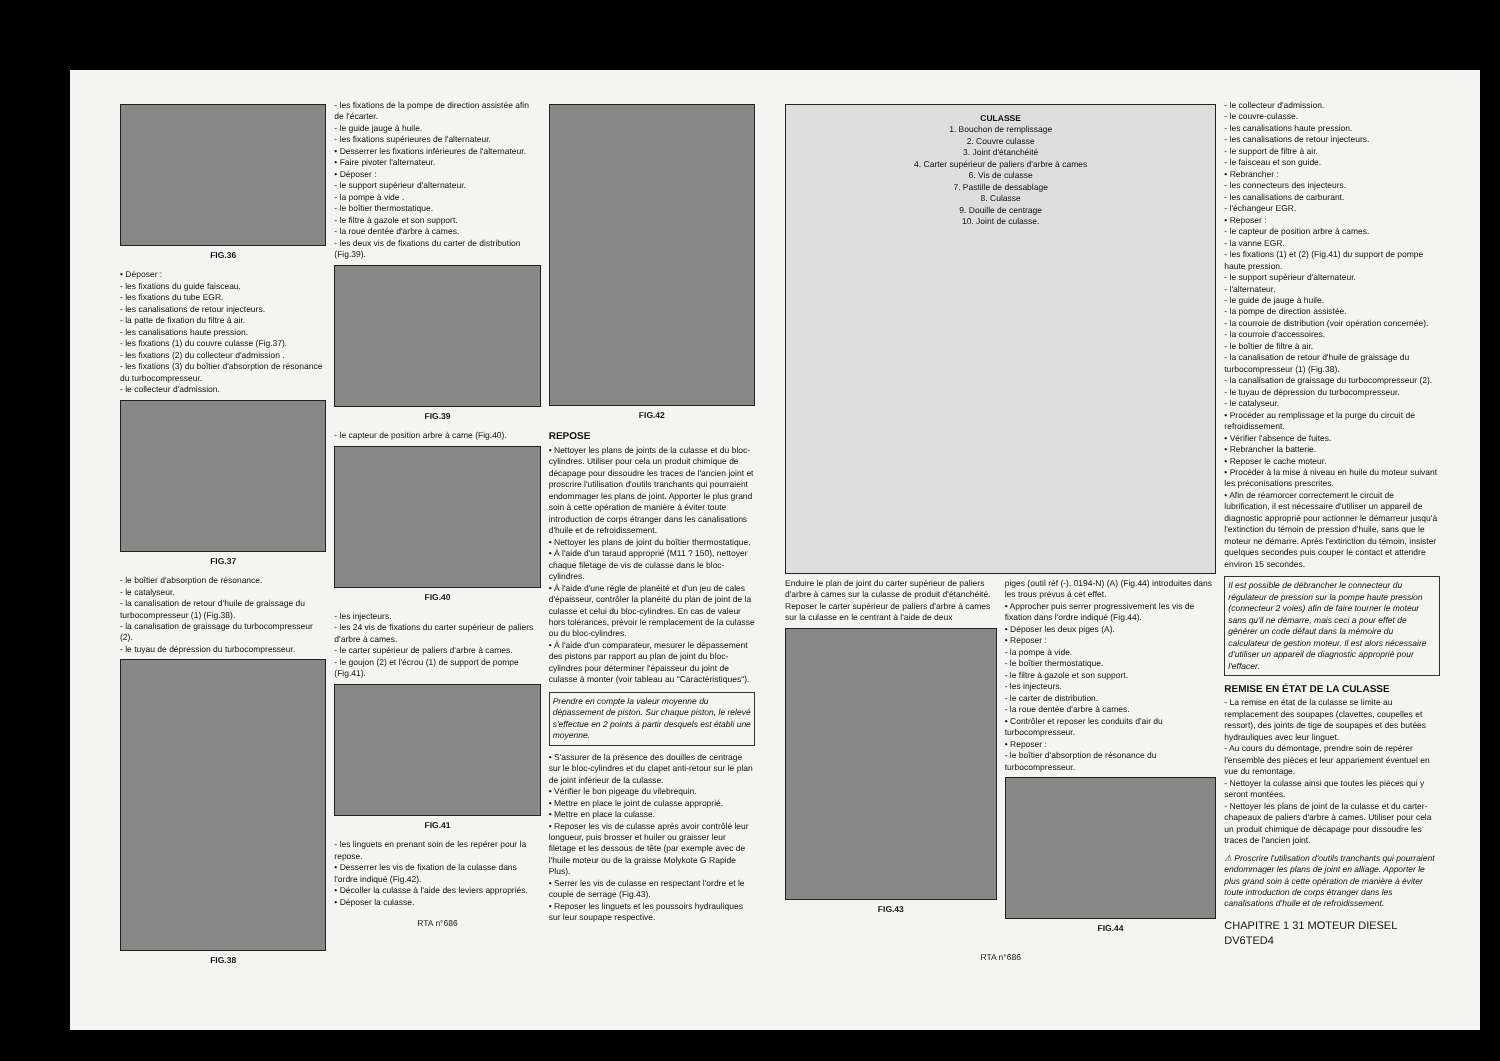FIG.36
• Déposer :
- les fixations du guide faisceau.
- les fixations du tube EGR.
- les canalisations de retour injecteurs.
- la patte de fixation du filtre à air.
- les canalisations haute pression.
- les fixations (1) du couvre culasse (Fig.37).
- les fixations (2) du collecteur d'admission .
- les fixations (3) du boîtier d'absorption de résonance du turbocompresseur.
- le collecteur d'admission.
FIG.37
- le boîtier d'absorption de résonance.
- le catalyseur.
- la canalisation de retour d'huile de graissage du turbocompresseur (1) (Fig.38).
- la canalisation de graissage du turbocompresseur (2).
- le tuyau de dépression du turbocompresseur.
FIG.38
- les fixations de la pompe de direction assistée afin de l'écarter.
- le guide jauge à huile.
- les fixations supérieures de l'alternateur.
• Desserrer les fixations inférieures de l'alternateur.
• Faire pivoter l'alternateur.
• Déposer :
- le support supérieur d'alternateur.
- la pompe à vide .
- le boîtier thermostatique.
- le filtre à gazole et son support.
- la roue dentée d'arbre à cames.
- les deux vis de fixations du carter de distribution (Fig.39).
FIG.39
- le capteur de position arbre à came (Fig.40).
FIG.40
- les injecteurs.
- les 24 vis de fixations du carter supérieur de paliers d'arbre à cames.
- le carter supérieur de paliers d'arbre à cames.
- le goujon (2) et l'écrou (1) de support de pompe (Fig.41).
FIG.41
- les linguets en prenant soin de les repérer pour la repose.
• Desserrer les vis de fixation de la culasse dans l'ordre indiqué (Fig.42).
• Décoller la culasse à l'aide des leviers appropriés.
• Déposer la culasse.
RTA n°686
FIG.42
REPOSE
• Nettoyer les plans de joints de la culasse et du bloc-cylindres. Utiliser pour cela un produit chimique de décapage pour dissoudre les traces de l'ancien joint et proscrire l'utilisation d'outils tranchants qui pourraient endommager les plans de joint. Apporter le plus grand soin à cette opération de manière à éviter toute introduction de corps étranger dans les canalisations d'huile et de refroidissement.
• Nettoyer les plans de joint du boîtier thermostatique.
• À l'aide d'un taraud approprié (M11 ? 150), nettoyer chaque filetage de vis de culasse dans le bloc-cylindres.
• À l'aide d'une règle de planéité et d'un jeu de cales d'épaisseur, contrôler la planéité du plan de joint de la culasse et celui du bloc-cylindres. En cas de valeur hors tolérances, prévoir le remplacement de la culasse ou du bloc-cylindres.
• À l'aide d'un comparateur, mesurer le dépassement des pistons par rapport au plan de joint du bloc-cylindres pour déterminer l'épaisseur du joint de culasse à monter (voir tableau au "Caractéristiques").
Prendre en compte la valeur moyenne du dépassement de piston. Sur chaque piston, le relevé s'effectue en 2 points à partir desquels est établi une moyenne.
• S'assurer de la présence des douilles de centrage sur le bloc-cylindres et du clapet anti-retour sur le plan de joint inférieur de la culasse.
• Vérifier le bon pigeage du vilebrequin.
• Mettre en place le joint de culasse approprié.
• Mettre en place la culasse.
• Reposer les vis de culasse après avoir contrôlé leur longueur, puis brosser et huiler ou graisser leur filetage et les dessous de tête (par exemple avec de l'huile moteur ou de la graisse Molykote G Rapide Plus).
• Serrer les vis de culasse en respectant l'ordre et le couple de serrage (Fig.43).
• Reposer les linguets et les poussoirs hydrauliques sur leur soupape respective.
CULASSE
1. Bouchon de remplissage
2. Couvre culasse
3. Joint d'étanchéité
4. Carter supérieur de paliers d'arbre à cames
6. Vis de culasse
7. Pastille de dessablage
8. Culasse
9. Douille de centrage
10. Joint de culasse.
Enduire le plan de joint du carter supérieur de paliers d'arbre à cames sur la culasse de produit d'étanchéité.
Reposer le carter supérieur de paliers d'arbre à cames sur la culasse en le centrant à l'aide de deux
FIG.43
piges (outil réf (-). 0194-N) (A) (Fig.44) introduites dans les trous prévus à cet effet.
• Approcher puis serrer progressivement les vis de fixation dans l'ordre indiqué (Fig.44).
• Déposer les deux piges (A).
• Reposer :
- la pompe à vide.
- le boîtier thermostatique.
- le filtre à gazole et son support.
- les injecteurs.
- le carter de distribution.
- la roue dentée d'arbre à cames.
• Contrôler et reposer les conduits d'air du turbocompresseur.
• Reposer :
- le boîtier d'absorption de résonance du turbocompresseur.
FIG.44
RTA n°686
- le collecteur d'admission.
- le couvre-culasse.
- les canalisations haute pression.
- les canalisations de retour injecteurs.
- le support de filtre à air.
- le faisceau et son guide.
• Rebrancher :
- les connecteurs des injecteurs.
- les canalisations de carburant.
- l'échangeur EGR.
• Reposer :
- le capteur de position arbre à cames.
- la vanne EGR.
- les fixations (1) et (2) (Fig.41) du support de pompe haute pression.
- le support supérieur d'alternateur.
- l'alternateur.
- le guide de jauge à huile.
- la pompe de direction assistée.
- la courroie de distribution (voir opération concernée).
- la courroie d'accessoires.
- le boîtier de filtre à air.
- la canalisation de retour d'huile de graissage du turbocompresseur (1) (Fig.38).
- la canalisation de graissage du turbocompresseur (2).
- le tuyau de dépression du turbocompresseur.
- le catalyseur.
• Procéder au remplissage et la purge du circuit de refroidissement.
• Vérifier l'absence de fuites.
• Rebrancher la batterie.
• Reposer le cache moteur.
• Procéder à la mise à niveau en huile du moteur suivant les préconisations prescrites.
• Afin de réamorcer correctement le circuit de lubrification, il est nécessaire d'utiliser un appareil de diagnostic approprié pour actionner le démarreur jusqu'à l'extinction du témoin de pression d'huile, sans que le moteur ne démarre. Après l'extinction du témoin, insister quelques secondes puis couper le contact et attendre environ 15 secondes.
Il est possible de débrancher le connecteur du régulateur de pression sur la pompe haute pression (connecteur 2 voies) afin de faire tourner le moteur sans qu'il ne démarre, mais ceci a pour effet de générer un code défaut dans la mémoire du calculateur de gestion moteur. Il est alors nécessaire d'utiliser un appareil de diagnostic approprié pour l'effacer.
REMISE EN ÉTAT DE LA CULASSE
- La remise en état de la culasse se limite au remplacement des soupapes (clavettes, coupelles et ressort), des joints de tige de soupapes et des butées hydrauliques avec leur linguet.
- Au cours du démontage, prendre soin de repérer l'ensemble des pièces et leur appariement éventuel en vue du remontage.
- Nettoyer la culasse ainsi que toutes les pièces qui y seront montées.
- Nettoyer les plans de joint de la culasse et du carter-chapeaux de paliers d'arbre à cames. Utiliser pour cela un produit chimique de décapage pour dissoudre les traces de l'ancien joint.
⚠ Proscrire l'utilisation d'outils tranchants qui pourraient endommager les plans de joint en alliage. Apporter le plus grand soin à cette opération de manière à éviter toute introduction de corps étranger dans les canalisations d'huile et de refroidissement.
CHAPITRE 1 31 MOTEUR DIESEL DV6TED4